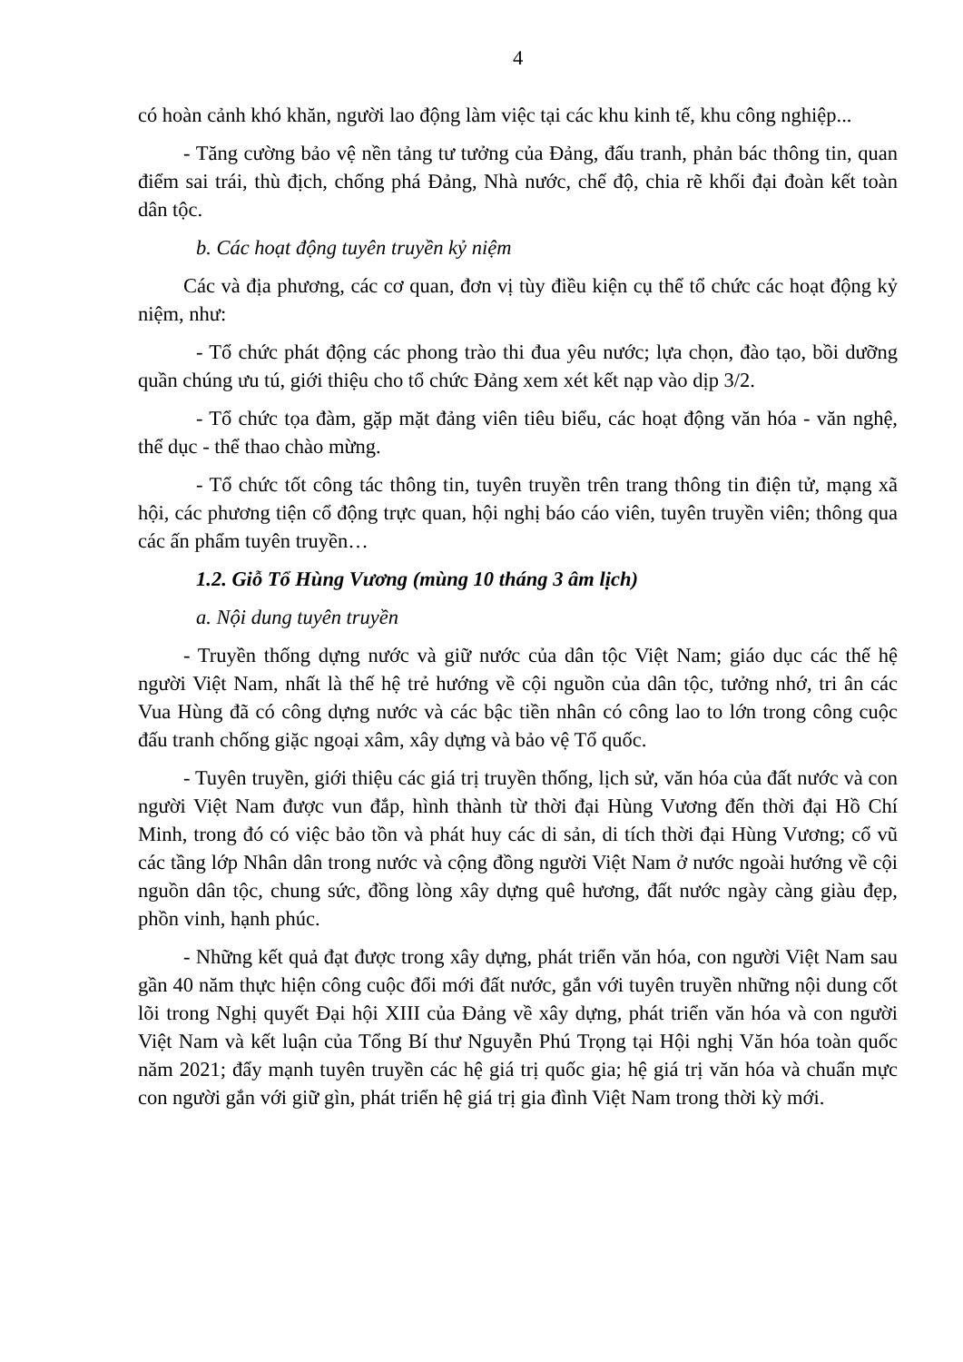4
có hoàn cảnh khó khăn, người lao động làm việc tại các khu kinh tế, khu công nghiệp...
- Tăng cường bảo vệ nền tảng tư tưởng của Đảng, đấu tranh, phản bác thông tin, quan điểm sai trái, thù địch, chống phá Đảng, Nhà nước, chế độ, chia rẽ khối đại đoàn kết toàn dân tộc.
b. Các hoạt động tuyên truyền kỷ niệm
Các và địa phương, các cơ quan, đơn vị tùy điều kiện cụ thể tổ chức các hoạt động kỷ niệm, như:
- Tổ chức phát động các phong trào thi đua yêu nước; lựa chọn, đào tạo, bồi dưỡng quần chúng ưu tú, giới thiệu cho tổ chức Đảng xem xét kết nạp vào dịp 3/2.
- Tổ chức tọa đàm, gặp mặt đảng viên tiêu biểu, các hoạt động văn hóa - văn nghệ, thể dục - thể thao chào mừng.
- Tổ chức tốt công tác thông tin, tuyên truyền trên trang thông tin điện tử, mạng xã hội, các phương tiện cổ động trực quan, hội nghị báo cáo viên, tuyên truyền viên; thông qua các ấn phẩm tuyên truyền…
1.2. Giỗ Tổ Hùng Vương (mùng 10 tháng 3 âm lịch)
a. Nội dung tuyên truyền
- Truyền thống dựng nước và giữ nước của dân tộc Việt Nam; giáo dục các thế hệ người Việt Nam, nhất là thế hệ trẻ hướng về cội nguồn của dân tộc, tưởng nhớ, tri ân các Vua Hùng đã có công dựng nước và các bậc tiền nhân có công lao to lớn trong công cuộc đấu tranh chống giặc ngoại xâm, xây dựng và bảo vệ Tổ quốc.
- Tuyên truyền, giới thiệu các giá trị truyền thống, lịch sử, văn hóa của đất nước và con người Việt Nam được vun đắp, hình thành từ thời đại Hùng Vương đến thời đại Hồ Chí Minh, trong đó có việc bảo tồn và phát huy các di sản, di tích thời đại Hùng Vương; cổ vũ các tầng lớp Nhân dân trong nước và cộng đồng người Việt Nam ở nước ngoài hướng về cội nguồn dân tộc, chung sức, đồng lòng xây dựng quê hương, đất nước ngày càng giàu đẹp, phồn vinh, hạnh phúc.
- Những kết quả đạt được trong xây dựng, phát triển văn hóa, con người Việt Nam sau gần 40 năm thực hiện công cuộc đổi mới đất nước, gắn với tuyên truyền những nội dung cốt lõi trong Nghị quyết Đại hội XIII của Đảng về xây dựng, phát triển văn hóa và con người Việt Nam và kết luận của Tổng Bí thư Nguyễn Phú Trọng tại Hội nghị Văn hóa toàn quốc năm 2021; đẩy mạnh tuyên truyền các hệ giá trị quốc gia; hệ giá trị văn hóa và chuẩn mực con người gắn với giữ gìn, phát triển hệ giá trị gia đình Việt Nam trong thời kỳ mới.